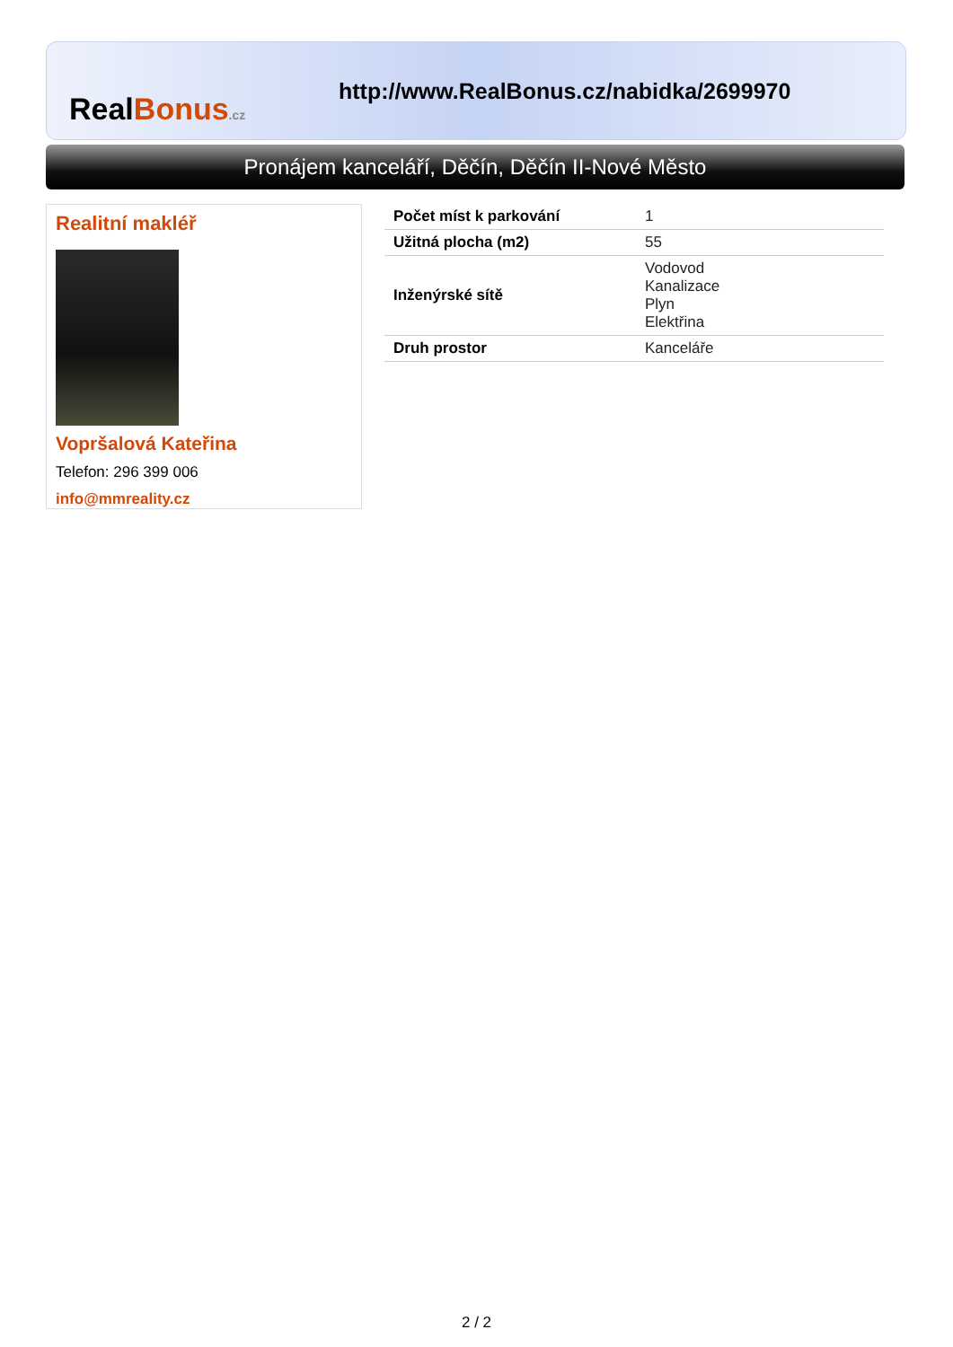RealBonus.cz
http://www.RealBonus.cz/nabidka/2699970
Pronájem kanceláří, Děčín, Děčín II-Nové Město
Realitní makléř
Vopršalová Kateřina
Telefon: 296 399 006
info@mmreality.cz
| Počet míst k parkování | 1 |
| Užitná plocha (m2) | 55 |
| Inženýrské sítě | Vodovod Kanalizace Plyn Elektřina |
| Druh prostor | Kanceláře |
2 / 2